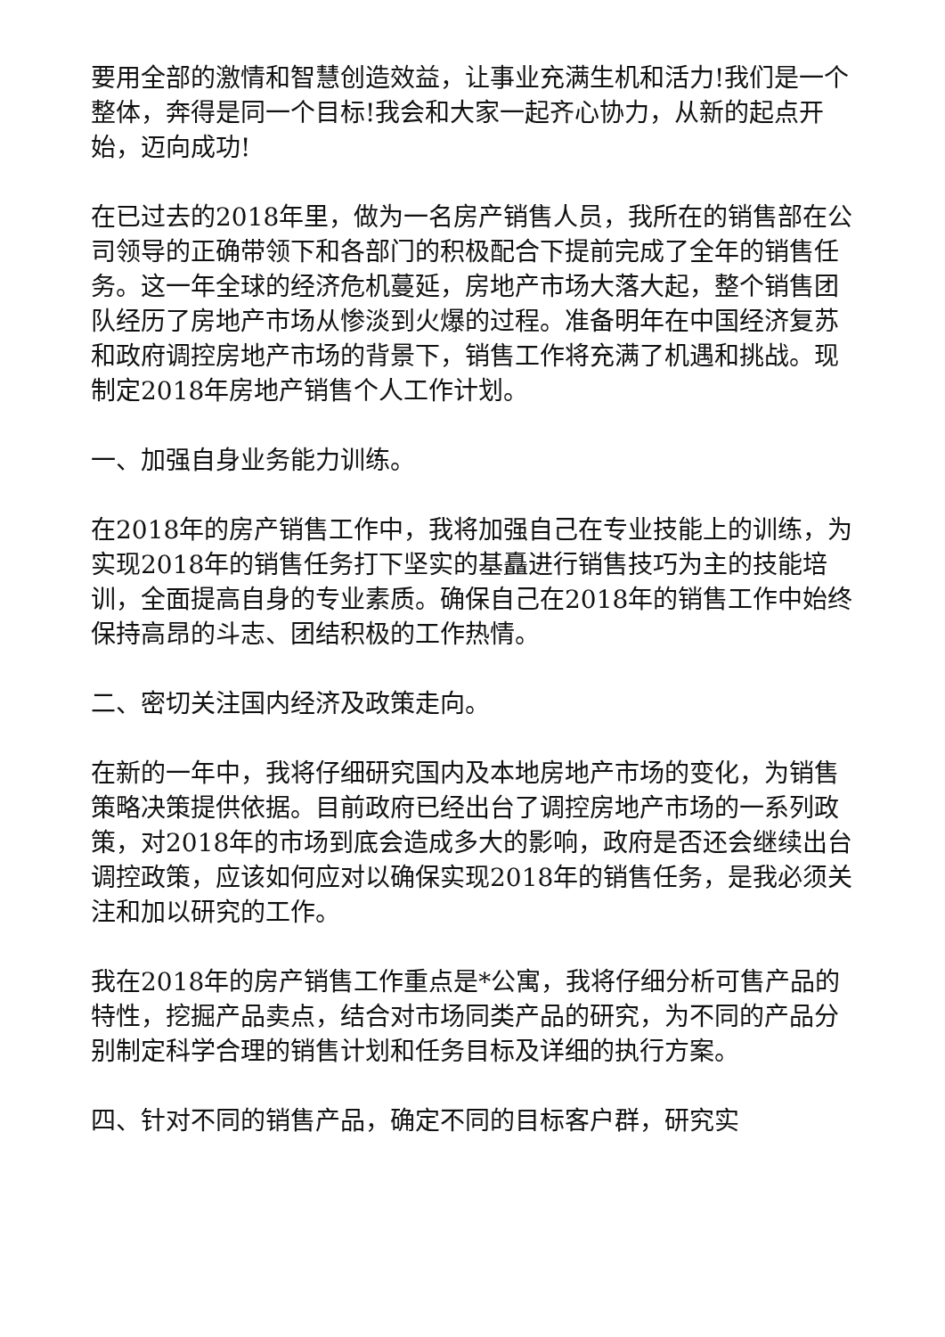要用全部的激情和智慧创造效益，让事业充满生机和活力!我们是一个整体，奔得是同一个目标!我会和大家一起齐心协力，从新的起点开始，迈向成功!
在已过去的2018年里，做为一名房产销售人员，我所在的销售部在公司领导的正确带领下和各部门的积极配合下提前完成了全年的销售任务。这一年全球的经济危机蔓延，房地产市场大落大起，整个销售团队经历了房地产市场从惨淡到火爆的过程。准备明年在中国经济复苏和政府调控房地产市场的背景下，销售工作将充满了机遇和挑战。现制定2018年房地产销售个人工作计划。
一、加强自身业务能力训练。
在2018年的房产销售工作中，我将加强自己在专业技能上的训练，为实现2018年的销售任务打下坚实的基矗进行销售技巧为主的技能培训，全面提高自身的专业素质。确保自己在2018年的销售工作中始终保持高昂的斗志、团结积极的工作热情。
二、密切关注国内经济及政策走向。
在新的一年中，我将仔细研究国内及本地房地产市场的变化，为销售策略决策提供依据。目前政府已经出台了调控房地产市场的一系列政策，对2018年的市场到底会造成多大的影响，政府是否还会继续出台调控政策，应该如何应对以确保实现2018年的销售任务，是我必须关注和加以研究的工作。
我在2018年的房产销售工作重点是*公寓，我将仔细分析可售产品的特性，挖掘产品卖点，结合对市场同类产品的研究，为不同的产品分别制定科学合理的销售计划和任务目标及详细的执行方案。
四、针对不同的销售产品，确定不同的目标客户群，研究实